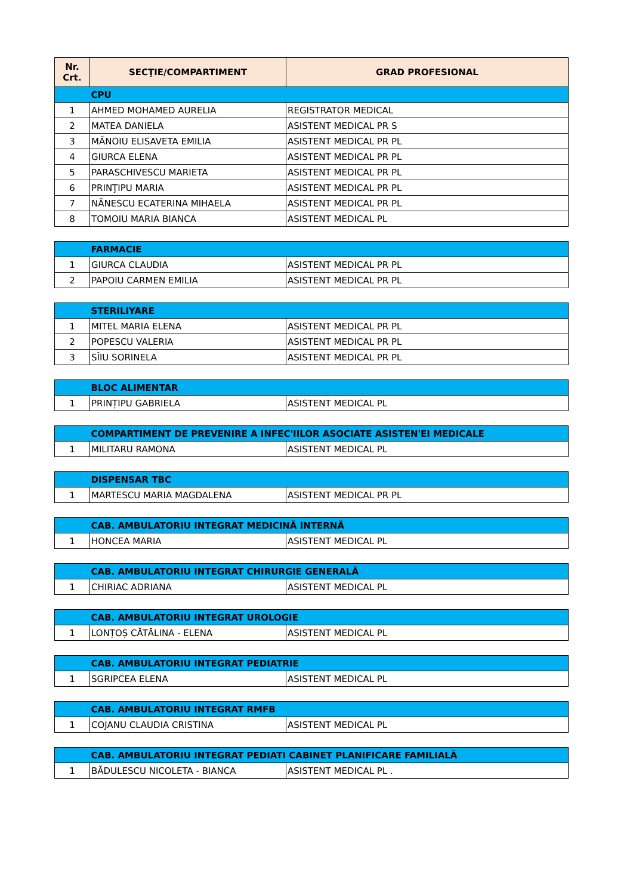| Nr. Crt. | SECŢIE/COMPARTIMENT | GRAD PROFESIONAL |
| --- | --- | --- |
| | CPU | |
| 1 | AHMED MOHAMED AURELIA | REGISTRATOR MEDICAL |
| 2 | MATEA DANIELA | ASISTENT MEDICAL PR S |
| 3 | MĂNOIU ELISAVETA EMILIA | ASISTENT MEDICAL PR PL |
| 4 | GIURCA ELENA | ASISTENT MEDICAL PR PL |
| 5 | PARASCHIVESCU MARIETA | ASISTENT MEDICAL PR PL |
| 6 | PRINŢIPU MARIA | ASISTENT MEDICAL PR PL |
| 7 | NĂNESCU ECATERINA MIHAELA | ASISTENT MEDICAL PR PL |
| 8 | TOMOIU MARIA BIANCA | ASISTENT MEDICAL PL |
| | FARMACIE | |
| 1 | GIURCA CLAUDIA | ASISTENT MEDICAL PR PL |
| 2 | PAPOIU CARMEN EMILIA | ASISTENT MEDICAL PR PL |
| | STERILIYARE | |
| 1 | MITEL MARIA ELENA | ASISTENT MEDICAL PR PL |
| 2 | POPESCU VALERIA | ASISTENT MEDICAL PR PL |
| 3 | SÎIU SORINELA | ASISTENT MEDICAL PR PL |
| | BLOC ALIMENTAR | |
| 1 | PRINȚIPU GABRIELA | ASISTENT MEDICAL PL |
| | COMPARTIMENT DE PREVENIRE A INFEC'IILOR ASOCIATE ASISTEN'EI MEDICALE | |
| 1 | MILITARU RAMONA | ASISTENT MEDICAL PL |
| | DISPENSAR TBC | |
| 1 | MARTESCU MARIA MAGDALENA | ASISTENT MEDICAL PR PL |
| | CAB. AMBULATORIU INTEGRAT MEDICINĂ INTERNĂ | |
| 1 | HONCEA MARIA | ASISTENT MEDICAL PL |
| | CAB. AMBULATORIU INTEGRAT CHIRURGIE GENERALĂ | |
| 1 | CHIRIAC ADRIANA | ASISTENT MEDICAL PL |
| | CAB. AMBULATORIU INTEGRAT UROLOGIE | |
| 1 | LONȚOȘ CĂTĂLINA - ELENA | ASISTENT MEDICAL PL |
| | CAB. AMBULATORIU INTEGRAT PEDIATRIE | |
| 1 | SGRIPCEA ELENA | ASISTENT MEDICAL PL |
| | CAB. AMBULATORIU INTEGRAT RMFB | |
| 1 | COJANU CLAUDIA CRISTINA | ASISTENT MEDICAL PL |
| | CAB. AMBULATORIU INTEGRAT PEDIATI CABINET PLANIFICARE FAMILIALĂ | |
| 1 | BĂDULESCU NICOLETA - BIANCA | ASISTENT MEDICAL PL . |